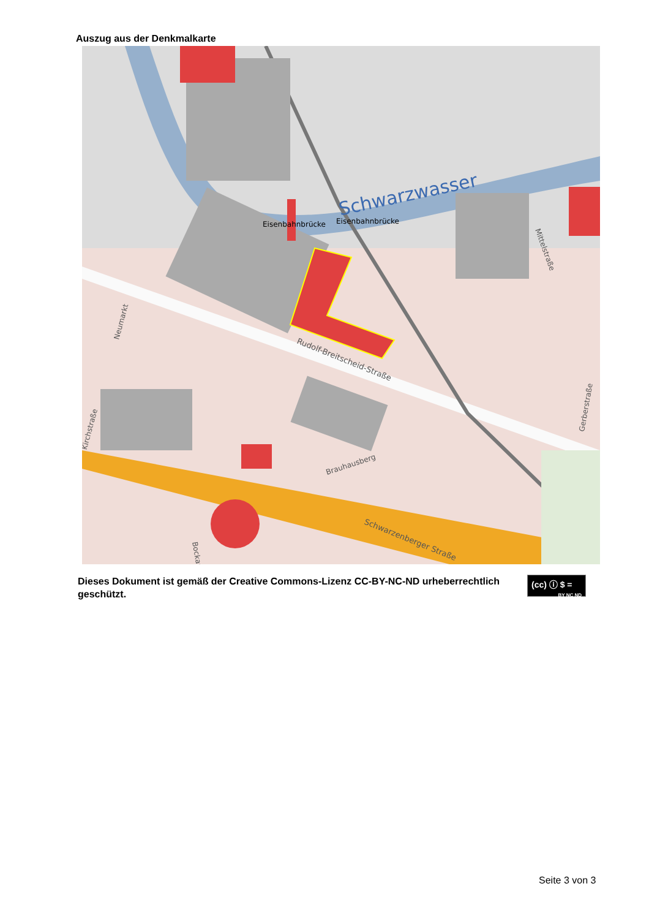Auszug aus der Denkmalkarte
Schwarzwasser
Eisenbahnbrücke
Eisenbahnbrücke
Rudolf-Breitscheid-Straße
Brauhausberg
Schwarzenberger Straße
Neumarkt
Kirchstraße
Mittelstraße
Gerberstraße
Bockau
Dieses Dokument ist gemäß der Creative Commons-Lizenz CC-BY-NC-ND urheberrechtlich geschützt.
(cc) ⓘ $ =
BY NC ND
Seite 3 von 3